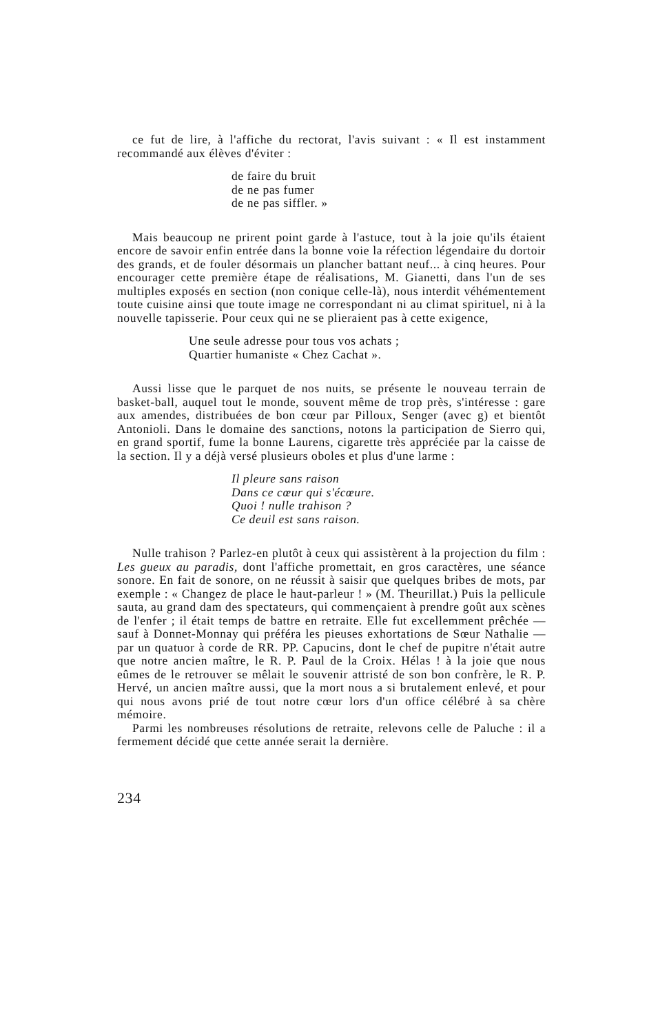ce fut de lire, à l'affiche du rectorat, l'avis suivant : « Il est instamment recommandé aux élèves d'éviter :
de faire du bruit
de ne pas fumer
de ne pas siffler. »
Mais beaucoup ne prirent point garde à l'astuce, tout à la joie qu'ils étaient encore de savoir enfin entrée dans la bonne voie la réfection légendaire du dortoir des grands, et de fouler désormais un plancher battant neuf... à cinq heures. Pour encourager cette première étape de réalisations, M. Gianetti, dans l'un de ses multiples exposés en section (non conique celle-là), nous interdit véhémentement toute cuisine ainsi que toute image ne correspondant ni au climat spirituel, ni à la nouvelle tapisserie. Pour ceux qui ne se plieraient pas à cette exigence,
Une seule adresse pour tous vos achats ;
Quartier humaniste « Chez Cachat ».
Aussi lisse que le parquet de nos nuits, se présente le nouveau terrain de basket-ball, auquel tout le monde, souvent même de trop près, s'intéresse : gare aux amendes, distribuées de bon cœur par Pilloux, Senger (avec g) et bientôt Antonioli. Dans le domaine des sanctions, notons la participation de Sierro qui, en grand sportif, fume la bonne Laurens, cigarette très appréciée par la caisse de la section. Il y a déjà versé plusieurs oboles et plus d'une larme :
Il pleure sans raison
Dans ce cœur qui s'écœure.
Quoi ! nulle trahison ?
Ce deuil est sans raison.
Nulle trahison ? Parlez-en plutôt à ceux qui assistèrent à la projection du film : Les gueux au paradis, dont l'affiche promettait, en gros caractères, une séance sonore. En fait de sonore, on ne réussit à saisir que quelques bribes de mots, par exemple : « Changez de place le haut-parleur ! » (M. Theurillat.) Puis la pellicule sauta, au grand dam des spectateurs, qui commençaient à prendre goût aux scènes de l'enfer ; il était temps de battre en retraite. Elle fut excellemment prêchée — sauf à Donnet-Monnay qui préféra les pieuses exhortations de Sœur Nathalie — par un quatuor à corde de RR. PP. Capucins, dont le chef de pupitre n'était autre que notre ancien maître, le R. P. Paul de la Croix. Hélas ! à la joie que nous eûmes de le retrouver se mêlait le souvenir attristé de son bon confrère, le R. P. Hervé, un ancien maître aussi, que la mort nous a si brutalement enlevé, et pour qui nous avons prié de tout notre cœur lors d'un office célébré à sa chère mémoire.
Parmi les nombreuses résolutions de retraite, relevons celle de Paluche : il a fermement décidé que cette année serait la dernière.
234